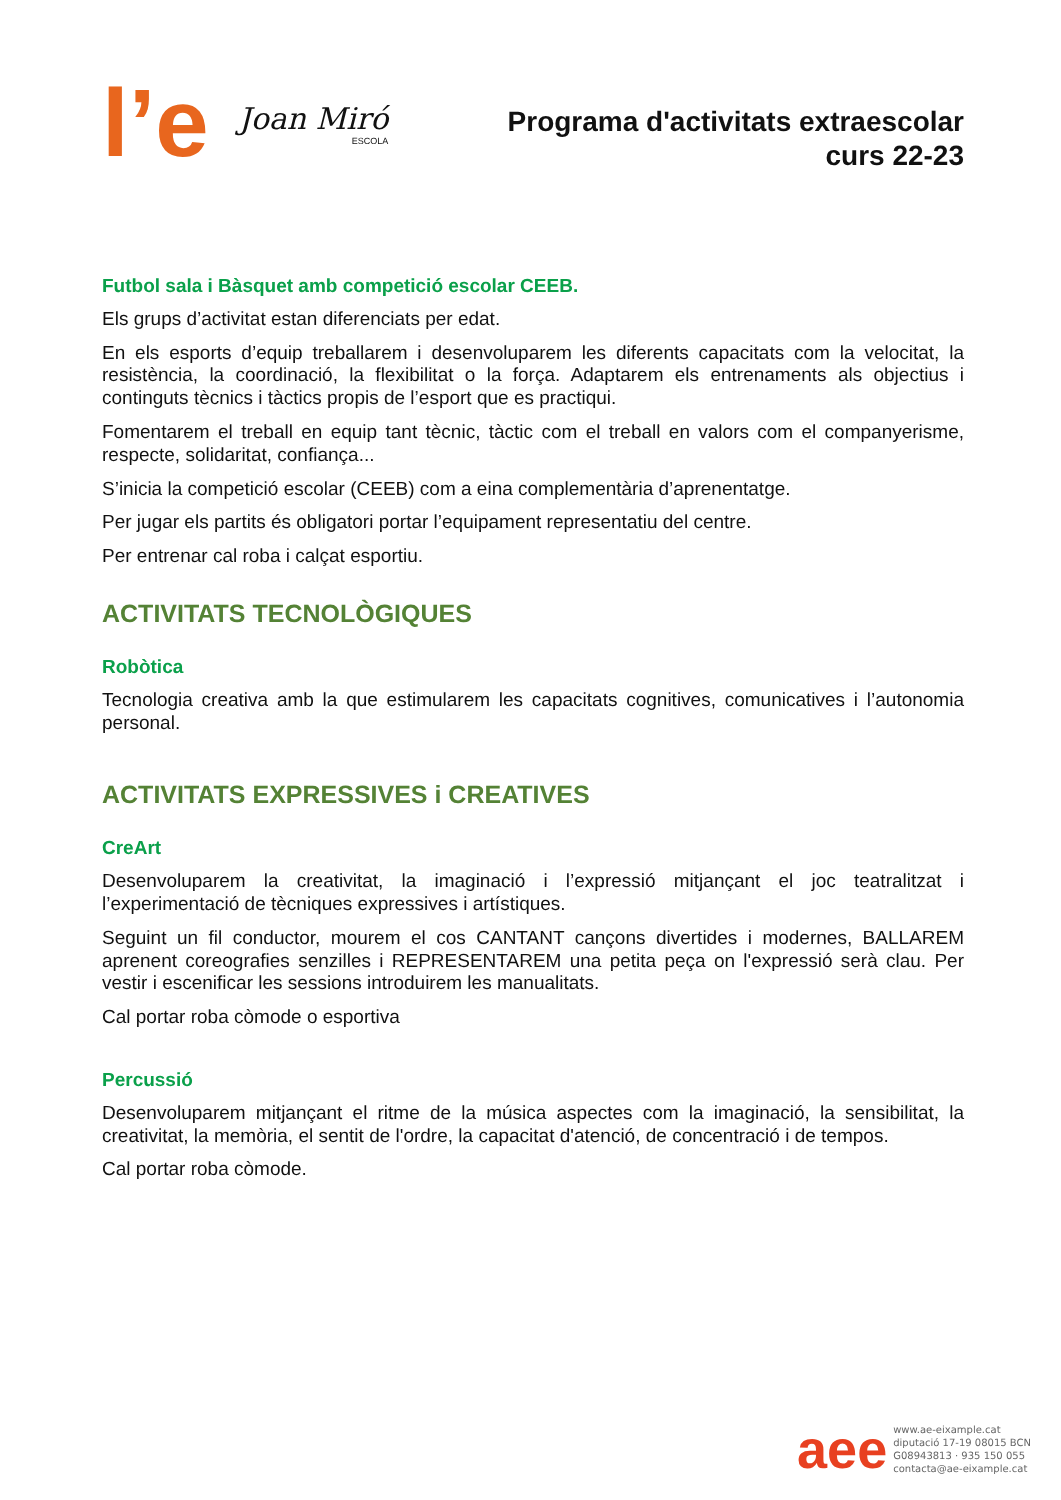l’e Joan Miró
ESCOLA
Programa d'activitats extraescolar
curs 22-23
Futbol sala i Bàsquet amb competició escolar CEEB.
Els grups d’activitat estan diferenciats per edat.
En els esports d’equip treballarem i desenvoluparem les diferents capacitats com la velocitat, la resistència, la coordinació, la flexibilitat o la força. Adaptarem els entrenaments als objectius i continguts tècnics i tàctics propis de l’esport que es practiqui.
Fomentarem el treball en equip tant tècnic, tàctic com el treball en valors com el companyerisme, respecte, solidaritat, confiança...
S’inicia la competició escolar (CEEB) com a eina complementària d’aprenentatge.
Per jugar els partits és obligatori portar l’equipament representatiu del centre.
Per entrenar cal roba i calçat esportiu.
ACTIVITATS TECNOLÒGIQUES
Robòtica
Tecnologia creativa amb la que estimularem les capacitats cognitives, comunicatives i l’autonomia personal.
ACTIVITATS EXPRESSIVES i CREATIVES
CreArt
Desenvoluparem la creativitat, la imaginació i l’expressió mitjançant el joc teatralitzat i l’experimentació de tècniques expressives i artístiques.
Seguint un fil conductor, mourem el cos CANTANT cançons divertides i modernes, BALLAREM aprenent coreografies senzilles i REPRESENTAREM una petita peça on l'expressió serà clau. Per vestir i escenificar les sessions introduirem les manualitats.
Cal portar roba còmode o esportiva
Percussió
Desenvoluparem mitjançant el ritme de la música aspectes com la imaginació, la sensibilitat, la creativitat, la memòria, el sentit de l'ordre, la capacitat d'atenció, de concentració i de tempos.
Cal portar roba còmode.
aee
www.ae-eixample.cat
diputació 17-19 08015 BCN
G08943813 · 935 150 055
contacta@ae-eixample.cat